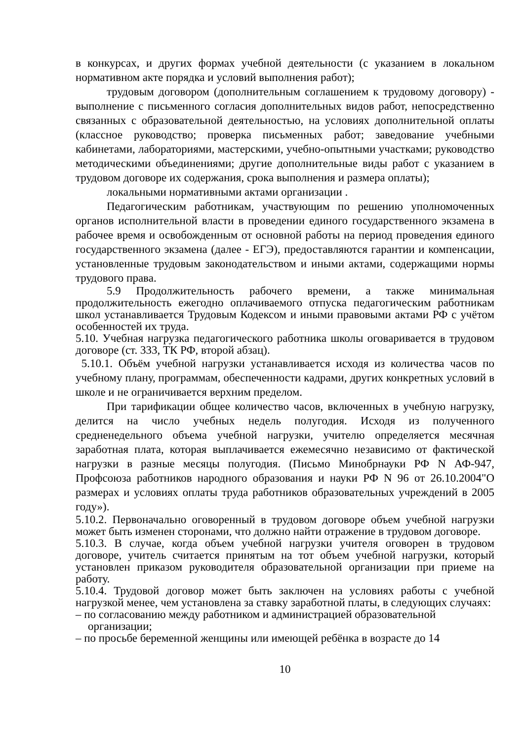в конкурсах, и других формах учебной деятельности (с указанием в локальном нормативном акте порядка и условий выполнения работ);
трудовым договором (дополнительным соглашением к трудовому договору) - выполнение с письменного согласия дополнительных видов работ, непосредственно связанных с образовательной деятельностью, на условиях дополнительной оплаты (классное руководство; проверка письменных работ; заведование учебными кабинетами, лабораториями, мастерскими, учебно-опытными участками; руководство методическими объединениями; другие дополнительные виды работ с указанием в трудовом договоре их содержания, срока выполнения и размера оплаты);
локальными нормативными актами организации .
Педагогическим работникам, участвующим по решению уполномоченных органов исполнительной власти в проведении единого государственного экзамена в рабочее время и освобожденным от основной работы на период проведения единого государственного экзамена (далее - ЕГЭ), предоставляются гарантии и компенсации, установленные трудовым законодательством и иными актами, содержащими нормы трудового права.
5.9 Продолжительность рабочего времени, а также минимальная продолжительность ежегодно оплачиваемого отпуска педагогическим работникам школ устанавливается Трудовым Кодексом и иными правовыми актами РФ с учётом особенностей их труда.
5.10. Учебная нагрузка педагогического работника школы оговаривается в трудовом договоре (ст. 333, ТК РФ, второй абзац).
5.10.1. Объём учебной нагрузки устанавливается исходя из количества часов по учебному плану, программам, обеспеченности кадрами, других конкретных условий в школе и не ограничивается верхним пределом.
При тарификации общее количество часов, включенных в учебную нагрузку, делится на число учебных недель полугодия. Исходя из полученного средненедельного объема учебной нагрузки, учителю определяется месячная заработная плата, которая выплачивается ежемесячно независимо от фактической нагрузки в разные месяцы полугодия. (Письмо Минобрнауки РФ N АФ-947, Профсоюза работников народного образования и науки РФ N 96 от 26.10.2004"О размерах и условиях оплаты труда работников образовательных учреждений в 2005 году»).
5.10.2. Первоначально оговоренный в трудовом договоре объем учебной нагрузки может быть изменен сторонами, что должно найти отражение в трудовом договоре.
5.10.3. В случае, когда объем учебной нагрузки учителя оговорен в трудовом договоре, учитель считается принятым на тот объем учебной нагрузки, который установлен приказом руководителя образовательной организации при приеме на работу.
5.10.4. Трудовой договор может быть заключен на условиях работы с учебной нагрузкой менее, чем установлена за ставку заработной платы, в следующих случаях:
– по согласованию между работником и администрацией образовательной организации;
– по просьбе беременной женщины или имеющей ребёнка в возрасте до 14
10